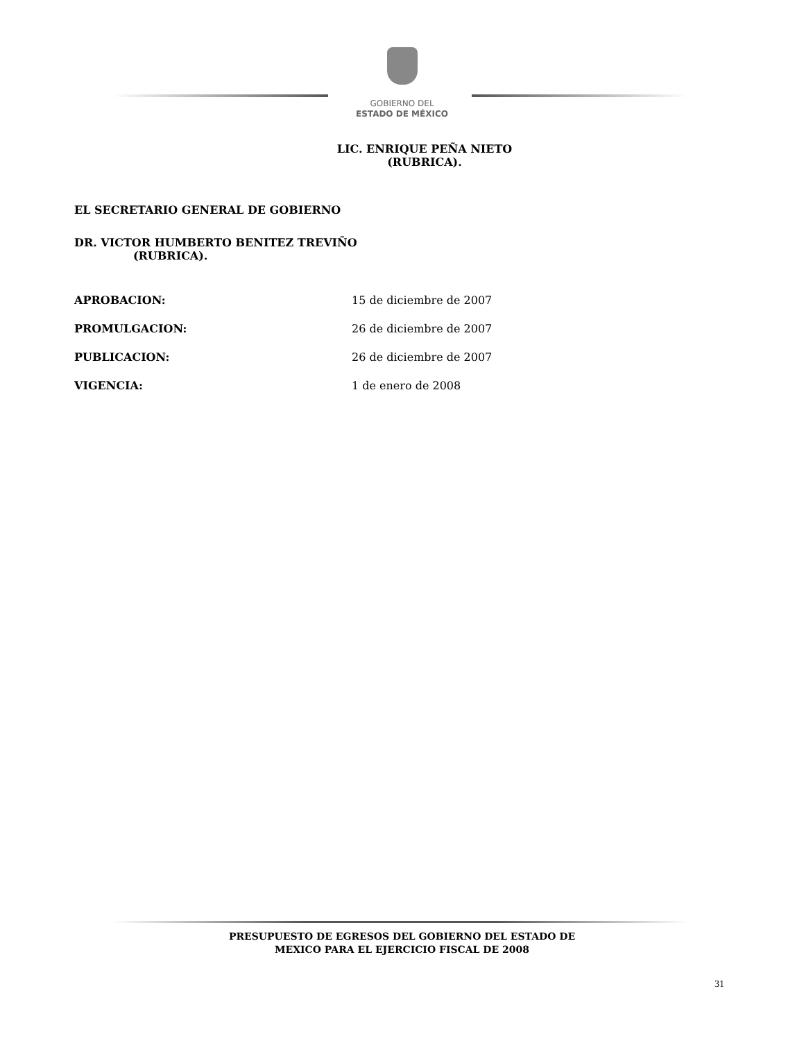GOBIERNO DEL
ESTADO DE MÉXICO
LIC. ENRIQUE PEÑA NIETO
(RUBRICA).
EL SECRETARIO GENERAL DE GOBIERNO
DR. VICTOR HUMBERTO BENITEZ TREVIÑO
(RUBRICA).
APROBACION: 15 de diciembre de 2007
PROMULGACION: 26 de diciembre de 2007
PUBLICACION: 26 de diciembre de 2007
VIGENCIA: 1 de enero de 2008
PRESUPUESTO DE EGRESOS DEL GOBIERNO DEL ESTADO DE
MEXICO PARA EL EJERCICIO FISCAL DE 2008
31